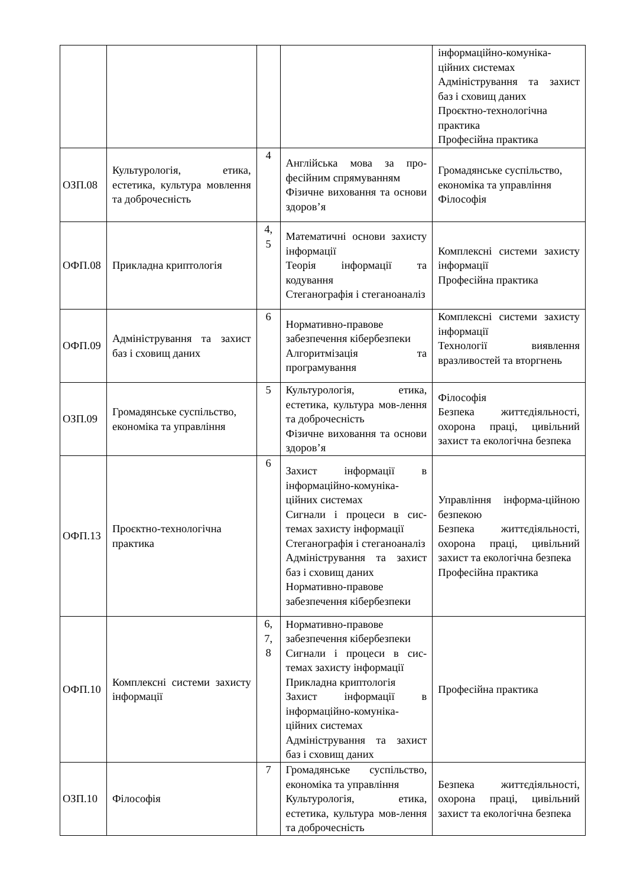| | | | | інформаційно-комуніка-ційних системах Адміністрування та захист баз і сховищ даних Проєктно-технологічна практика Професійна практика |
| ОЗП.08 | Культурологія, етика, естетика, культура мовлення та доброчесність | 4 | Англійська мова за про-фесійним спрямуванням Фізичне виховання та основи здоров’я | Громадянське суспільство, економіка та управління Філософія |
| ОФП.08 | Прикладна криптологія | 4, 5 | Математичні основи захисту інформації Теорія інформації та кодування Стеганографія і стеганоаналіз | Комплексні системи захисту інформації Професійна практика |
| ОФП.09 | Адміністрування та захист баз і сховищ даних | 6 | Нормативно-правове забезпечення кібербезпеки Алгоритмізація та програмування | Комплексні системи захисту інформації Технології виявлення вразливостей та вторгнень |
| ОЗП.09 | Громадянське суспільство, економіка та управління | 5 | Культурологія, етика, естетика, культура мов-лення та доброчесність Фізичне виховання та основи здоров’я | Філософія Безпека життєдіяльності, охорона праці, цивільний захист та екологічна безпека |
| ОФП.13 | Проєктно-технологічна практика | 6 | Захист інформації в інформаційно-комуніка-ційних системах Сигнали і процеси в сис-темах захисту інформації Стеганографія і стеганоаналіз Адміністрування та захист баз і сховищ даних Нормативно-правове забезпечення кібербезпеки | Управління інформа-ційною безпекою Безпека життєдіяльності, охорона праці, цивільний захист та екологічна безпека Професійна практика |
| ОФП.10 | Комплексні системи захисту інформації | 6, 7, 8 | Нормативно-правове забезпечення кібербезпеки Сигнали і процеси в сис-темах захисту інформації Прикладна криптологія Захист інформації в інформаційно-комуніка-ційних системах Адміністрування та захист баз і сховищ даних | Професійна практика |
| ОЗП.10 | Філософія | 7 | Громадянське суспільство, економіка та управління Культурологія, етика, естетика, культура мов-лення та доброчесність | Безпека життєдіяльності, охорона праці, цивільний захист та екологічна безпека |